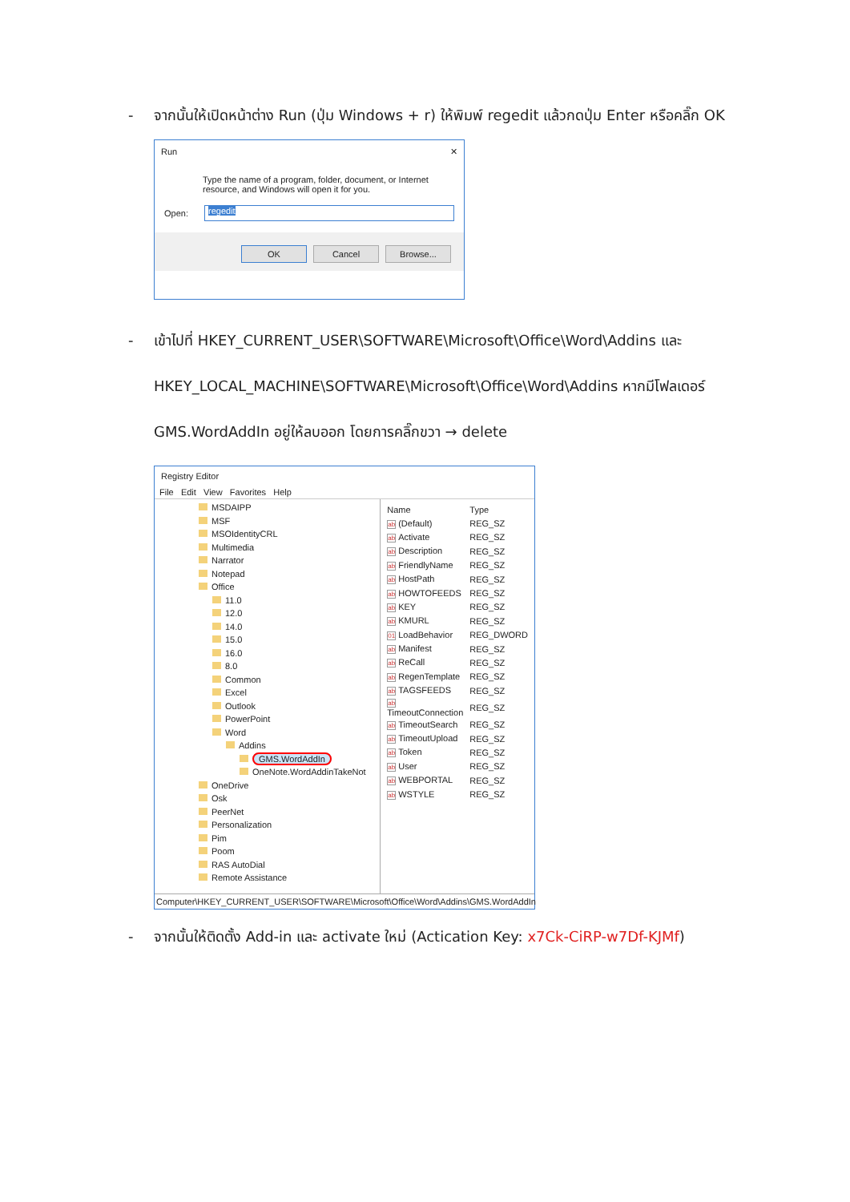- จากนั้นให้เปิดหน้าต่าง Run (ปุ่ม Windows + r) ให้พิมพ์ regedit แล้วกดปุ่ม Enter หรือคลิ๊ก OK
Run ✕
Type the name of a program, folder, document, or Internet resource, and Windows will open it for you.
Open: regedit
OK Cancel Browse...
- เข้าไปที่ HKEY_CURRENT_USER\SOFTWARE\Microsoft\Office\Word\Addins และ
HKEY_LOCAL_MACHINE\SOFTWARE\Microsoft\Office\Word\Addins หากมีโฟลเดอร์
GMS.WordAddIn อยู่ให้ลบออก โดยการคลิ๊กขวา → delete
Registry Editor
File Edit View Favorites Help
MSDAIPP
MSF
MSOIdentityCRL
Multimedia
Narrator
Notepad
Office
11.0
12.0
14.0
15.0
16.0
8.0
Common
Excel
Outlook
PowerPoint
Word
Addins
GMS.WordAddIn
OneNote.WordAddinTakeNot
OneDrive
Osk
PeerNet
Personalization
Pim
Poom
RAS AutoDial
Remote Assistance
| Name | Type |
| ab (Default) | REG_SZ |
| ab Activate | REG_SZ |
| ab Description | REG_SZ |
| ab FriendlyName | REG_SZ |
| ab HostPath | REG_SZ |
| ab HOWTOFEEDS | REG_SZ |
| ab KEY | REG_SZ |
| ab KMURL | REG_SZ |
| 01 LoadBehavior | REG_DWORD |
| ab Manifest | REG_SZ |
| ab ReCall | REG_SZ |
| ab RegenTemplate | REG_SZ |
| ab TAGSFEEDS | REG_SZ |
| ab TimeoutConnection | REG_SZ |
| ab TimeoutSearch | REG_SZ |
| ab TimeoutUpload | REG_SZ |
| ab Token | REG_SZ |
| ab User | REG_SZ |
| ab WEBPORTAL | REG_SZ |
| ab WSTYLE | REG_SZ |
Computer\HKEY_CURRENT_USER\SOFTWARE\Microsoft\Office\Word\Addins\GMS.WordAddIn
- จากนั้นให้ติดตั้ง Add-in และ activate ใหม่ (Actication Key: x7Ck-CiRP-w7Df-KJMf)